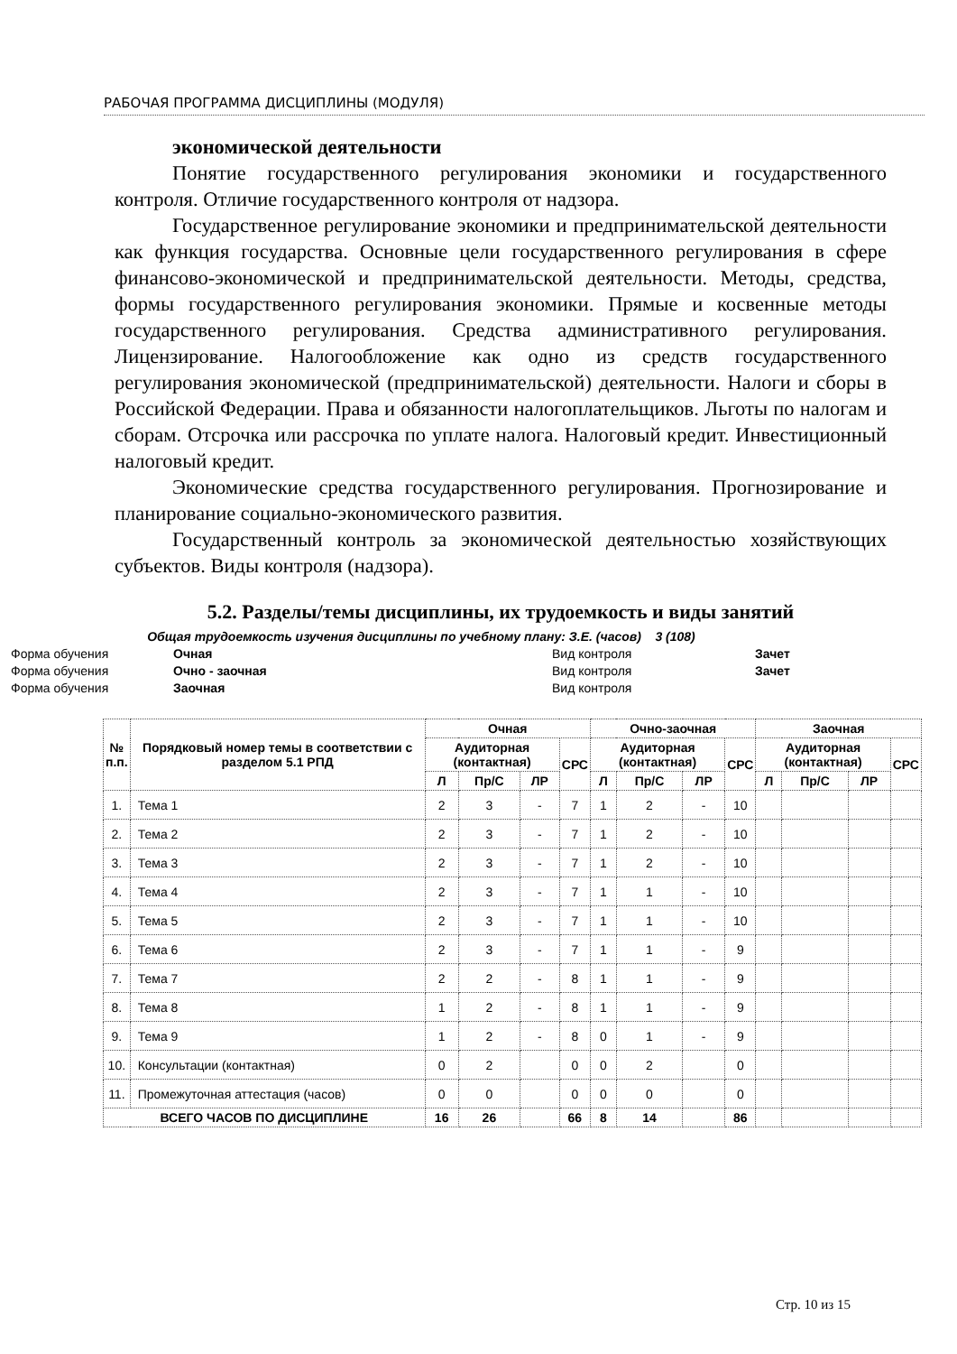РАБОЧАЯ ПРОГРАММА ДИСЦИПЛИНЫ (МОДУЛЯ)
экономической деятельности
Понятие государственного регулирования экономики и государственного контроля. Отличие государственного контроля от надзора.
Государственное регулирование экономики и предпринимательской деятельности как функция государства. Основные цели государственного регулирования в сфере финансово-экономической и предпринимательской деятельности. Методы, средства, формы государственного регулирования экономики. Прямые и косвенные методы государственного регулирования. Средства административного регулирования. Лицензирование. Налогообложение как одно из средств государственного регулирования экономической (предпринимательской) деятельности. Налоги и сборы в Российской Федерации. Права и обязанности налогоплательщиков. Льготы по налогам и сборам. Отсрочка или рассрочка по уплате налога. Налоговый кредит. Инвестиционный налоговый кредит.
Экономические средства государственного регулирования. Прогнозирование и планирование социально-экономического развития.
Государственный контроль за экономической деятельностью хозяйствующих субъектов. Виды контроля (надзора).
5.2. Разделы/темы дисциплины, их трудоемкость и виды занятий
Общая трудоемкость изучения дисциплины по учебному плану: З.Е. (часов) 3 (108)
Форма обучения Очная Вид контроля Зачет
Форма обучения Очно - заочная Вид контроля Зачет
Форма обучения Заочная Вид контроля
| № п.п. | Порядковый номер темы в соответствии с разделом 5.1 РПД | Очная | | | | Очно-заочная | | | | Заочная | | | |
| --- | --- | --- | --- | --- | --- | --- | --- | --- | --- | --- | --- | --- | --- |
| | | Аудиторная (контактная) | | | СРС | Аудиторная (контактная) | | | СРС | Аудиторная (контактная) | | | СРС |
| | | Л | Пр/С | ЛР | | Л | Пр/С | ЛР | | Л | Пр/С | ЛР | |
| 1. | Тема 1 | 2 | 3 | - | 7 | 1 | 2 | - | 10 | | | | |
| 2. | Тема 2 | 2 | 3 | - | 7 | 1 | 2 | - | 10 | | | | |
| 3. | Тема 3 | 2 | 3 | - | 7 | 1 | 2 | - | 10 | | | | |
| 4. | Тема 4 | 2 | 3 | - | 7 | 1 | 1 | - | 10 | | | | |
| 5. | Тема 5 | 2 | 3 | - | 7 | 1 | 1 | - | 10 | | | | |
| 6. | Тема 6 | 2 | 3 | - | 7 | 1 | 1 | - | 9 | | | | |
| 7. | Тема 7 | 2 | 2 | - | 8 | 1 | 1 | - | 9 | | | | |
| 8. | Тема 8 | 1 | 2 | - | 8 | 1 | 1 | - | 9 | | | | |
| 9. | Тема 9 | 1 | 2 | - | 8 | 0 | 1 | - | 9 | | | | |
| 10. | Консультации (контактная) | 0 | 2 | | 0 | 0 | 2 | | 0 | | | | |
| 11. | Промежуточная аттестация (часов) | 0 | 0 | | 0 | 0 | 0 | | 0 | | | | |
| ВСЕГО ЧАСОВ ПО ДИСЦИПЛИНЕ | | 16 | 26 | | 66 | 8 | 14 | | 86 | | | | |
Стр. 10 из 15